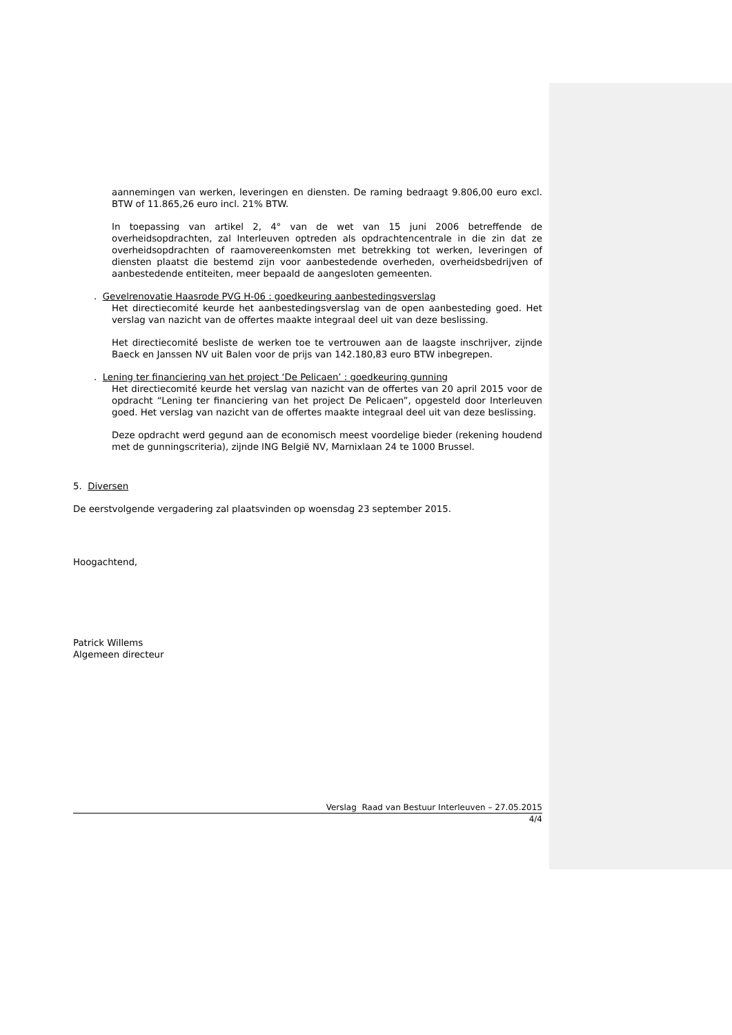aannemingen van werken, leveringen en diensten. De raming bedraagt 9.806,00 euro excl. BTW of 11.865,26 euro incl. 21% BTW.
In toepassing van artikel 2, 4° van de wet van 15 juni 2006 betreffende de overheidsopdrachten, zal Interleuven optreden als opdrachtencentrale in die zin dat ze overheidsopdrachten of raamovereenkomsten met betrekking tot werken, leveringen of diensten plaatst die bestemd zijn voor aanbestedende overheden, overheidsbedrijven of aanbestedende entiteiten, meer bepaald de aangesloten gemeenten.
. Gevelrenovatie Haasrode PVG H-06 : goedkeuring aanbestedingsverslag
Het directiecomité keurde het aanbestedingsverslag van de open aanbesteding goed. Het verslag van nazicht van de offertes maakte integraal deel uit van deze beslissing.
Het directiecomité besliste de werken toe te vertrouwen aan de laagste inschrijver, zijnde Baeck en Janssen NV uit Balen voor de prijs van 142.180,83 euro BTW inbegrepen.
. Lening ter financiering van het project ‘De Pelicaen’ : goedkeuring gunning
Het directiecomité keurde het verslag van nazicht van de offertes van 20 april 2015 voor de opdracht “Lening ter financiering van het project De Pelicaen”, opgesteld door Interleuven goed. Het verslag van nazicht van de offertes maakte integraal deel uit van deze beslissing.
Deze opdracht werd gegund aan de economisch meest voordelige bieder (rekening houdend met de gunningscriteria), zijnde ING België NV, Marnixlaan 24 te 1000 Brussel.
5. Diversen
De eerstvolgende vergadering zal plaatsvinden op woensdag 23 september 2015.
Hoogachtend,
Patrick Willems
Algemeen directeur
Verslag Raad van Bestuur Interleuven – 27.05.2015
4/4